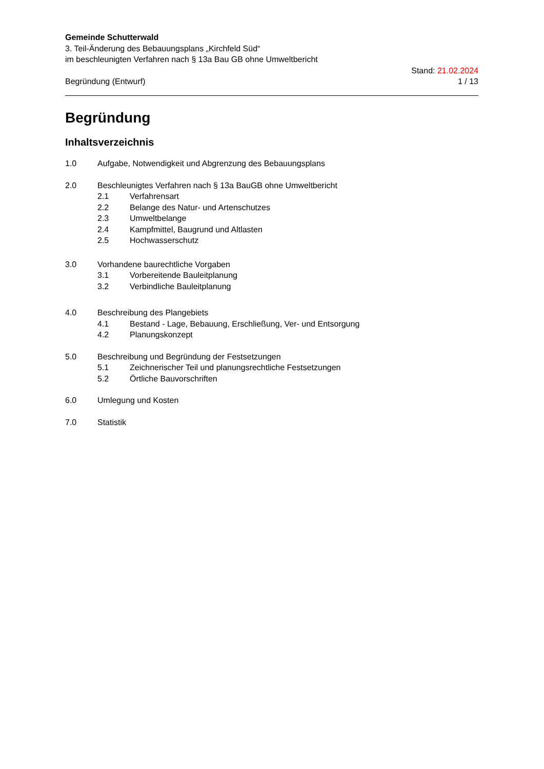Gemeinde Schutterwald
3. Teil-Änderung des Bebauungsplans „Kirchfeld Süd“
im beschleunigten Verfahren nach § 13a Bau GB ohne Umweltbericht
Begründung (Entwurf) Stand: 21.02.2024
1 / 13
Begründung
Inhaltsverzeichnis
1.0 Aufgabe, Notwendigkeit und Abgrenzung des Bebauungsplans
2.0 Beschleunigtes Verfahren nach § 13a BauGB ohne Umweltbericht
2.1 Verfahrensart
2.2 Belange des Natur- und Artenschutzes
2.3 Umweltbelange
2.4 Kampfmittel, Baugrund und Altlasten
2.5 Hochwasserschutz
3.0 Vorhandene baurechtliche Vorgaben
3.1 Vorbereitende Bauleitplanung
3.2 Verbindliche Bauleitplanung
4.0 Beschreibung des Plangebiets
4.1 Bestand - Lage, Bebauung, Erschließung, Ver- und Entsorgung
4.2 Planungskonzept
5.0 Beschreibung und Begründung der Festsetzungen
5.1 Zeichnerischer Teil und planungsrechtliche Festsetzungen
5.2 Örtliche Bauvorschriften
6.0 Umlegung und Kosten
7.0 Statistik